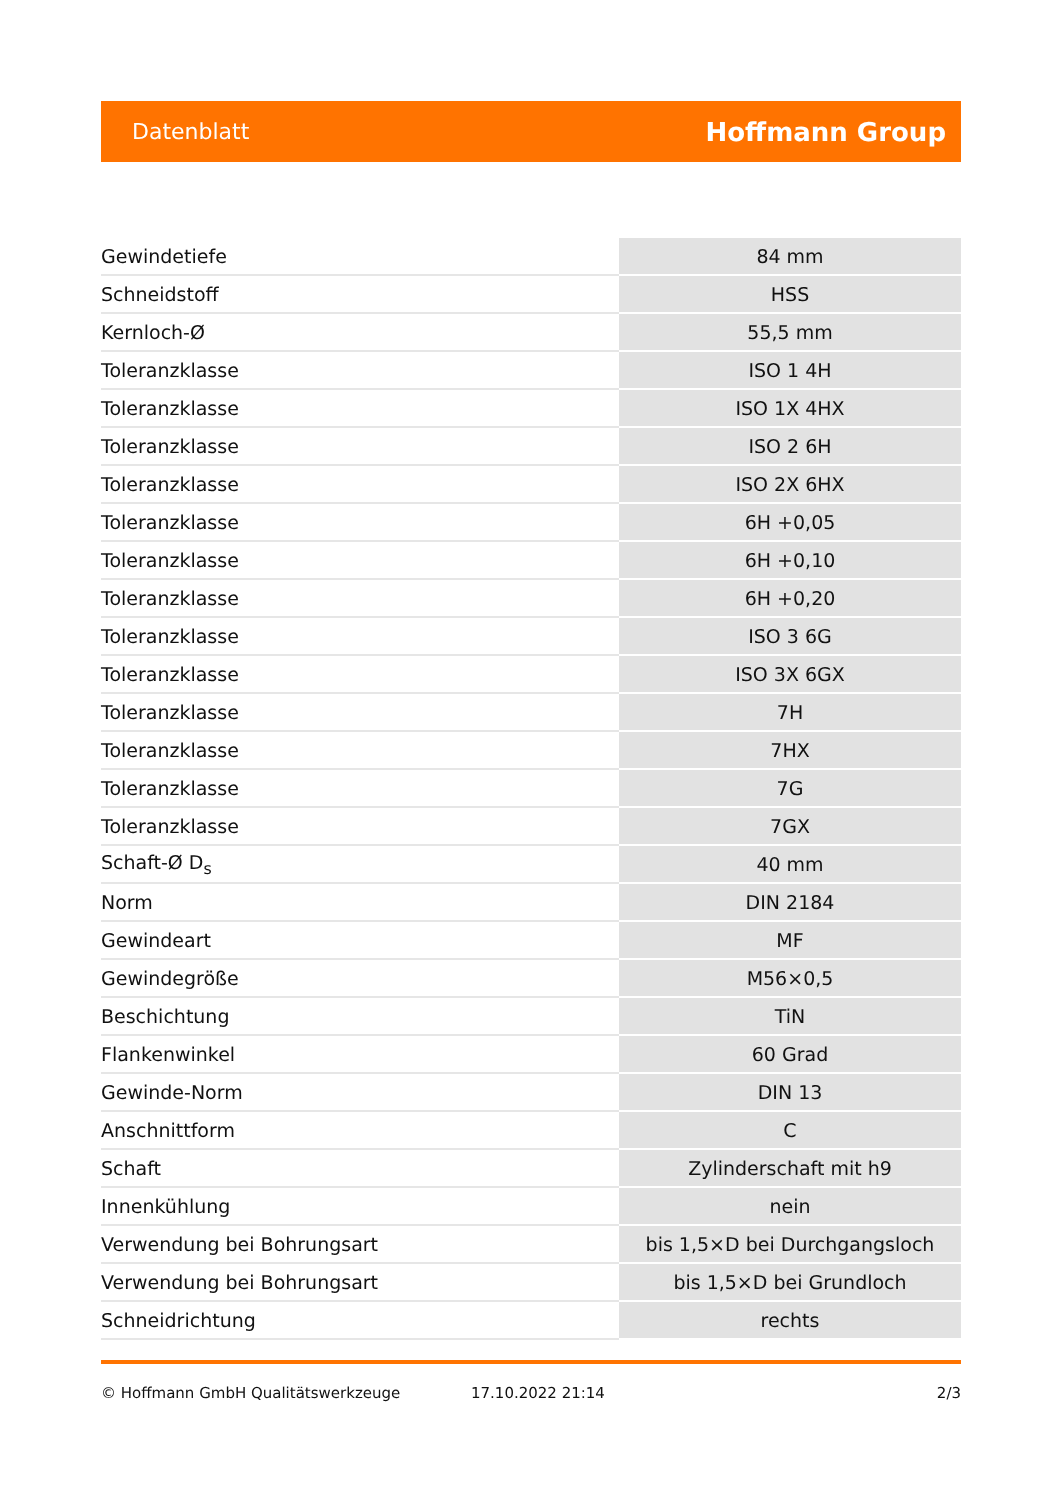Datenblatt Hoffmann Group
| Gewindetiefe | 84 mm |
| Schneidstoff | HSS |
| Kernloch-Ø | 55,5 mm |
| Toleranzklasse | ISO 1 4H |
| Toleranzklasse | ISO 1X 4HX |
| Toleranzklasse | ISO 2 6H |
| Toleranzklasse | ISO 2X 6HX |
| Toleranzklasse | 6H +0,05 |
| Toleranzklasse | 6H +0,10 |
| Toleranzklasse | 6H +0,20 |
| Toleranzklasse | ISO 3 6G |
| Toleranzklasse | ISO 3X 6GX |
| Toleranzklasse | 7H |
| Toleranzklasse | 7HX |
| Toleranzklasse | 7G |
| Toleranzklasse | 7GX |
| Schaft-Ø D<sub>s</sub> | 40 mm |
| Norm | DIN 2184 |
| Gewindeart | MF |
| Gewindegröße | M56×0,5 |
| Beschichtung | TiN |
| Flankenwinkel | 60 Grad |
| Gewinde-Norm | DIN 13 |
| Anschnittform | C |
| Schaft | Zylinderschaft mit h9 |
| Innenkühlung | nein |
| Verwendung bei Bohrungsart | bis 1,5×D bei Durchgangsloch |
| Verwendung bei Bohrungsart | bis 1,5×D bei Grundloch |
| Schneidrichtung | rechts |
© Hoffmann GmbH Qualitätswerkzeuge 17.10.2022 21:14 2/3